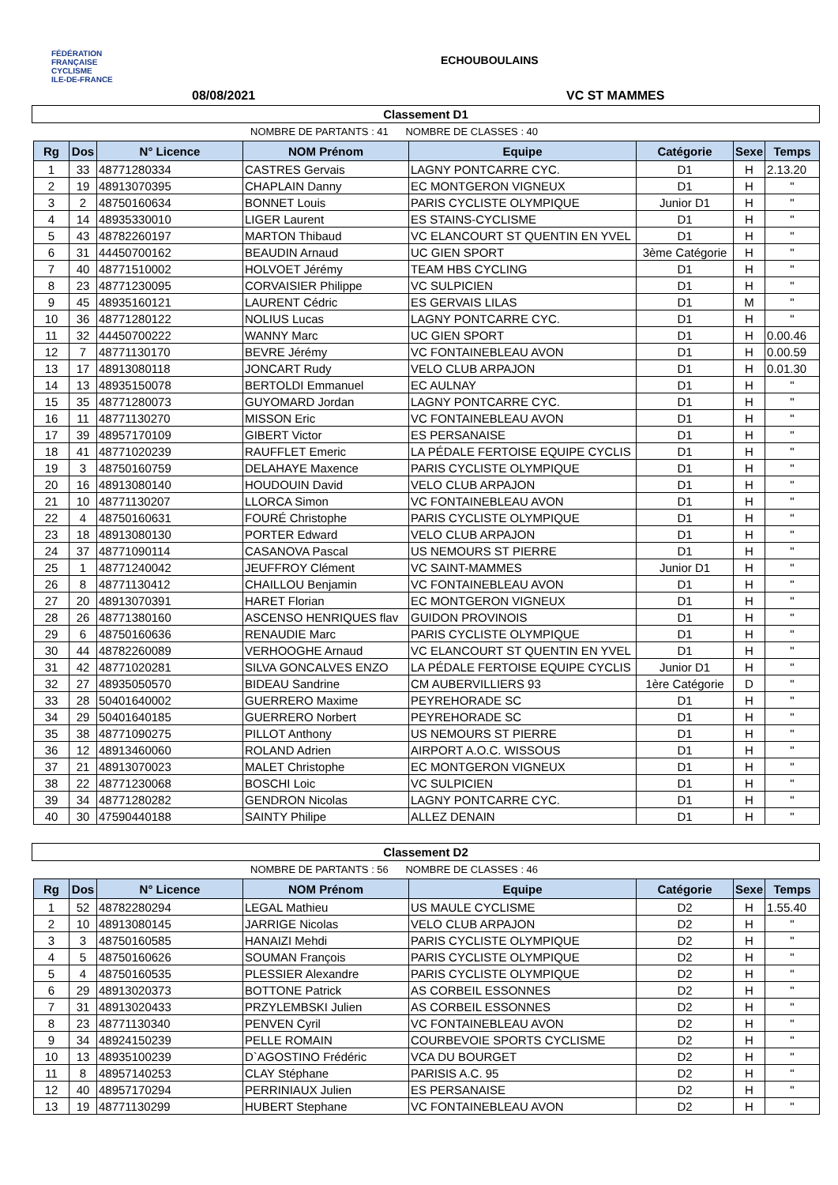FÉDÉRATION
FRANÇAISE
CYCLISME
ILE-DE-FRANCE
ECHOUBOULAINS
08/08/2021 VC ST MAMMES
Classement D1
NOMBRE DE PARTANTS : 41 NOMBRE DE CLASSES : 40
| Rg | Dos | N° Licence | NOM Prénom | Equipe | Catégorie | Sexe | Temps |
| --- | --- | --- | --- | --- | --- | --- | --- |
| 1 | 33 | 48771280334 | CASTRES Gervais | LAGNY PONTCARRE CYC. | D1 | H | 2.13.20 |
| 2 | 19 | 48913070395 | CHAPLAIN Danny | EC MONTGERON VIGNEUX | D1 | H | " |
| 3 | 2 | 48750160634 | BONNET Louis | PARIS CYCLISTE OLYMPIQUE | Junior D1 | H | " |
| 4 | 14 | 48935330010 | LIGER Laurent | ES STAINS-CYCLISME | D1 | H | " |
| 5 | 43 | 48782260197 | MARTON Thibaud | VC ELANCOURT ST QUENTIN EN YVEL | D1 | H | " |
| 6 | 31 | 44450700162 | BEAUDIN Arnaud | UC GIEN SPORT | 3ème Catégorie | H | " |
| 7 | 40 | 48771510002 | HOLVOET Jérémy | TEAM HBS CYCLING | D1 | H | " |
| 8 | 23 | 48771230095 | CORVAISIER Philippe | VC SULPICIEN | D1 | H | " |
| 9 | 45 | 48935160121 | LAURENT Cédric | ES GERVAIS LILAS | D1 | M | " |
| 10 | 36 | 48771280122 | NOLIUS Lucas | LAGNY PONTCARRE CYC. | D1 | H | " |
| 11 | 32 | 44450700222 | WANNY Marc | UC GIEN SPORT | D1 | H | 0.00.46 |
| 12 | 7 | 48771130170 | BEVRE Jérémy | VC FONTAINEBLEAU AVON | D1 | H | 0.00.59 |
| 13 | 17 | 48913080118 | JONCART Rudy | VELO CLUB ARPAJON | D1 | H | 0.01.30 |
| 14 | 13 | 48935150078 | BERTOLDI Emmanuel | EC AULNAY | D1 | H | " |
| 15 | 35 | 48771280073 | GUYOMARD Jordan | LAGNY PONTCARRE CYC. | D1 | H | " |
| 16 | 11 | 48771130270 | MISSON Eric | VC FONTAINEBLEAU AVON | D1 | H | " |
| 17 | 39 | 48957170109 | GIBERT Victor | ES PERSANAISE | D1 | H | " |
| 18 | 41 | 48771020239 | RAUFFLET Emeric | LA PÉDALE FERTOISE EQUIPE CYCLIS | D1 | H | " |
| 19 | 3 | 48750160759 | DELAHAYE Maxence | PARIS CYCLISTE OLYMPIQUE | D1 | H | " |
| 20 | 16 | 48913080140 | HOUDOUIN David | VELO CLUB ARPAJON | D1 | H | " |
| 21 | 10 | 48771130207 | LLORCA Simon | VC FONTAINEBLEAU AVON | D1 | H | " |
| 22 | 4 | 48750160631 | FOURÉ Christophe | PARIS CYCLISTE OLYMPIQUE | D1 | H | " |
| 23 | 18 | 48913080130 | PORTER Edward | VELO CLUB ARPAJON | D1 | H | " |
| 24 | 37 | 48771090114 | CASANOVA Pascal | US NEMOURS ST PIERRE | D1 | H | " |
| 25 | 1 | 48771240042 | JEUFFROY Clément | VC SAINT-MAMMES | Junior D1 | H | " |
| 26 | 8 | 48771130412 | CHAILLOU Benjamin | VC FONTAINEBLEAU AVON | D1 | H | " |
| 27 | 20 | 48913070391 | HARET Florian | EC MONTGERON VIGNEUX | D1 | H | " |
| 28 | 26 | 48771380160 | ASCENSO HENRIQUES flav | GUIDON PROVINOIS | D1 | H | " |
| 29 | 6 | 48750160636 | RENAUDIE Marc | PARIS CYCLISTE OLYMPIQUE | D1 | H | " |
| 30 | 44 | 48782260089 | VERHOOGHE Arnaud | VC ELANCOURT ST QUENTIN EN YVEL | D1 | H | " |
| 31 | 42 | 48771020281 | SILVA GONCALVES ENZO | LA PÉDALE FERTOISE EQUIPE CYCLIS | Junior D1 | H | " |
| 32 | 27 | 48935050570 | BIDEAU Sandrine | CM AUBERVILLIERS 93 | 1ère Catégorie | D | " |
| 33 | 28 | 50401640002 | GUERRERO Maxime | PEYREHORADE SC | D1 | H | " |
| 34 | 29 | 50401640185 | GUERRERO Norbert | PEYREHORADE SC | D1 | H | " |
| 35 | 38 | 48771090275 | PILLOT Anthony | US NEMOURS ST PIERRE | D1 | H | " |
| 36 | 12 | 48913460060 | ROLAND Adrien | AIRPORT A.O.C. WISSOUS | D1 | H | " |
| 37 | 21 | 48913070023 | MALET Christophe | EC MONTGERON VIGNEUX | D1 | H | " |
| 38 | 22 | 48771230068 | BOSCHI Loic | VC SULPICIEN | D1 | H | " |
| 39 | 34 | 48771280282 | GENDRON Nicolas | LAGNY PONTCARRE CYC. | D1 | H | " |
| 40 | 30 | 47590440188 | SAINTY Philipe | ALLEZ DENAIN | D1 | H | " |
Classement D2
NOMBRE DE PARTANTS : 56 NOMBRE DE CLASSES : 46
| Rg | Dos | N° Licence | NOM Prénom | Equipe | Catégorie | Sexe | Temps |
| --- | --- | --- | --- | --- | --- | --- | --- |
| 1 | 52 | 48782280294 | LEGAL Mathieu | US MAULE CYCLISME | D2 | H | 1.55.40 |
| 2 | 10 | 48913080145 | JARRIGE Nicolas | VELO CLUB ARPAJON | D2 | H | " |
| 3 | 3 | 48750160585 | HANAIZI Mehdi | PARIS CYCLISTE OLYMPIQUE | D2 | H | " |
| 4 | 5 | 48750160626 | SOUMAN François | PARIS CYCLISTE OLYMPIQUE | D2 | H | " |
| 5 | 4 | 48750160535 | PLESSIER Alexandre | PARIS CYCLISTE OLYMPIQUE | D2 | H | " |
| 6 | 29 | 48913020373 | BOTTONE Patrick | AS CORBEIL ESSONNES | D2 | H | " |
| 7 | 31 | 48913020433 | PRZYLEMBSKI Julien | AS CORBEIL ESSONNES | D2 | H | " |
| 8 | 23 | 48771130340 | PENVEN Cyril | VC FONTAINEBLEAU AVON | D2 | H | " |
| 9 | 34 | 48924150239 | PELLE ROMAIN | COURBEVOIE SPORTS CYCLISME | D2 | H | " |
| 10 | 13 | 48935100239 | D`AGOSTINO Frédéric | VCA DU BOURGET | D2 | H | " |
| 11 | 8 | 48957140253 | CLAY Stéphane | PARISIS A.C. 95 | D2 | H | " |
| 12 | 40 | 48957170294 | PERRINIAUX Julien | ES PERSANAISE | D2 | H | " |
| 13 | 19 | 48771130299 | HUBERT Stephane | VC FONTAINEBLEAU AVON | D2 | H | " |